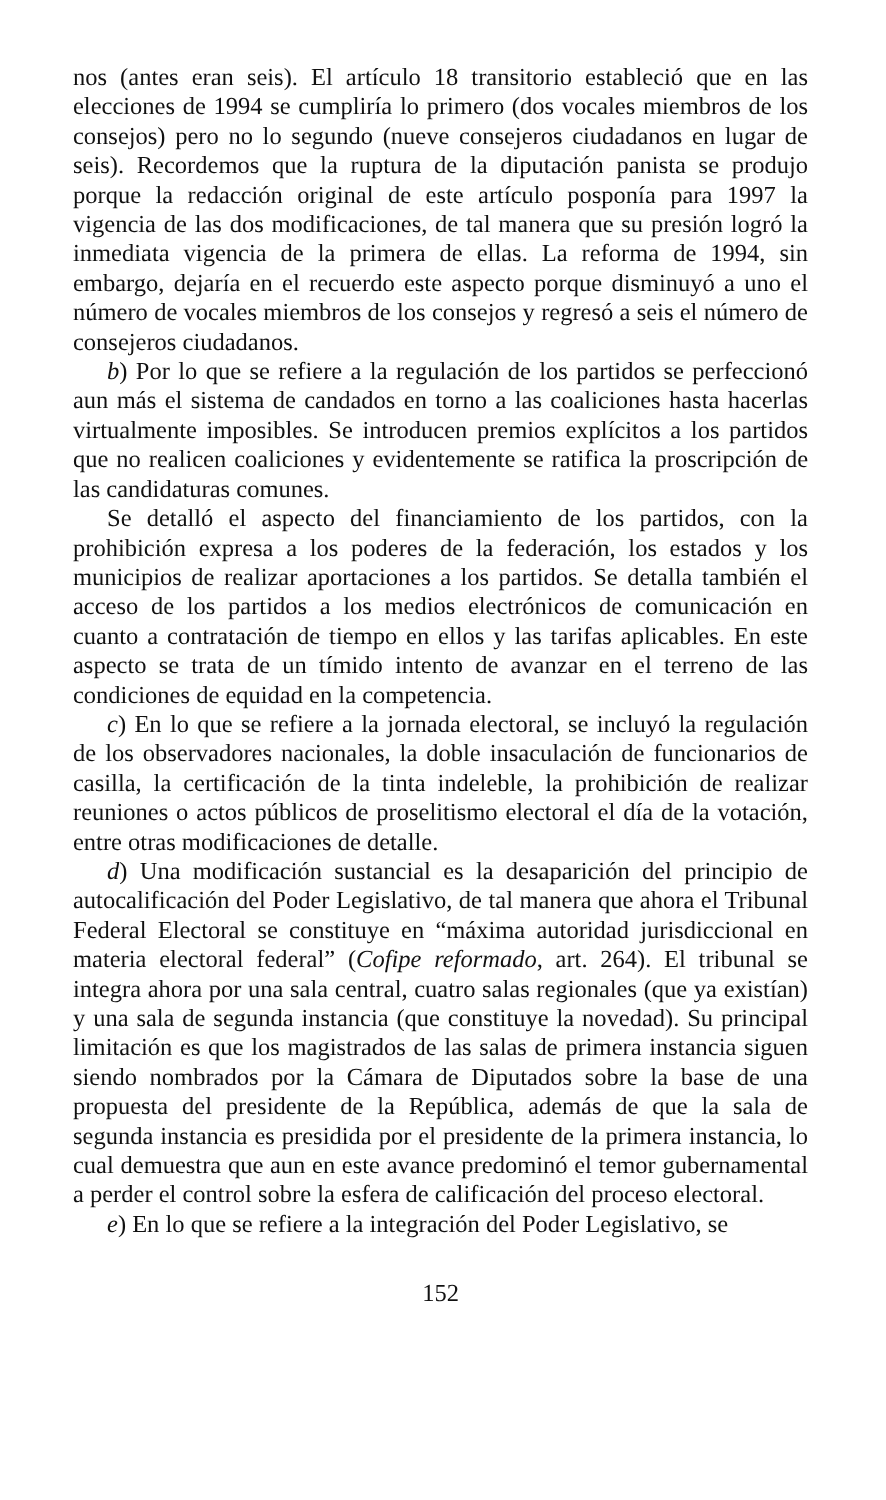nos (antes eran seis). El artículo 18 transitorio estableció que en las elecciones de 1994 se cumpliría lo primero (dos vocales miembros de los consejos) pero no lo segundo (nueve consejeros ciudadanos en lugar de seis). Recordemos que la ruptura de la diputación panista se produjo porque la redacción original de este artículo posponía para 1997 la vigencia de las dos modificaciones, de tal manera que su presión logró la inmediata vigencia de la primera de ellas. La reforma de 1994, sin embargo, dejaría en el recuerdo este aspecto porque disminuyó a uno el número de vocales miembros de los consejos y regresó a seis el número de consejeros ciudadanos.
b) Por lo que se refiere a la regulación de los partidos se perfeccionó aun más el sistema de candados en torno a las coaliciones hasta hacerlas virtualmente imposibles. Se introducen premios explícitos a los partidos que no realicen coaliciones y evidentemente se ratifica la proscripción de las candidaturas comunes.
Se detalló el aspecto del financiamiento de los partidos, con la prohibición expresa a los poderes de la federación, los estados y los municipios de realizar aportaciones a los partidos. Se detalla también el acceso de los partidos a los medios electrónicos de comunicación en cuanto a contratación de tiempo en ellos y las tarifas aplicables. En este aspecto se trata de un tímido intento de avanzar en el terreno de las condiciones de equidad en la competencia.
c) En lo que se refiere a la jornada electoral, se incluyó la regulación de los observadores nacionales, la doble insaculación de funcionarios de casilla, la certificación de la tinta indeleble, la prohibición de realizar reuniones o actos públicos de proselitismo electoral el día de la votación, entre otras modificaciones de detalle.
d) Una modificación sustancial es la desaparición del principio de autocalificación del Poder Legislativo, de tal manera que ahora el Tribunal Federal Electoral se constituye en “máxima autoridad jurisdiccional en materia electoral federal” (Cofipe reformado, art. 264). El tribunal se integra ahora por una sala central, cuatro salas regionales (que ya existían) y una sala de segunda instancia (que constituye la novedad). Su principal limitación es que los magistrados de las salas de primera instancia siguen siendo nombrados por la Cámara de Diputados sobre la base de una propuesta del presidente de la República, además de que la sala de segunda instancia es presidida por el presidente de la primera instancia, lo cual demuestra que aun en este avance predominó el temor gubernamental a perder el control sobre la esfera de calificación del proceso electoral.
e) En lo que se refiere a la integración del Poder Legislativo, se
152